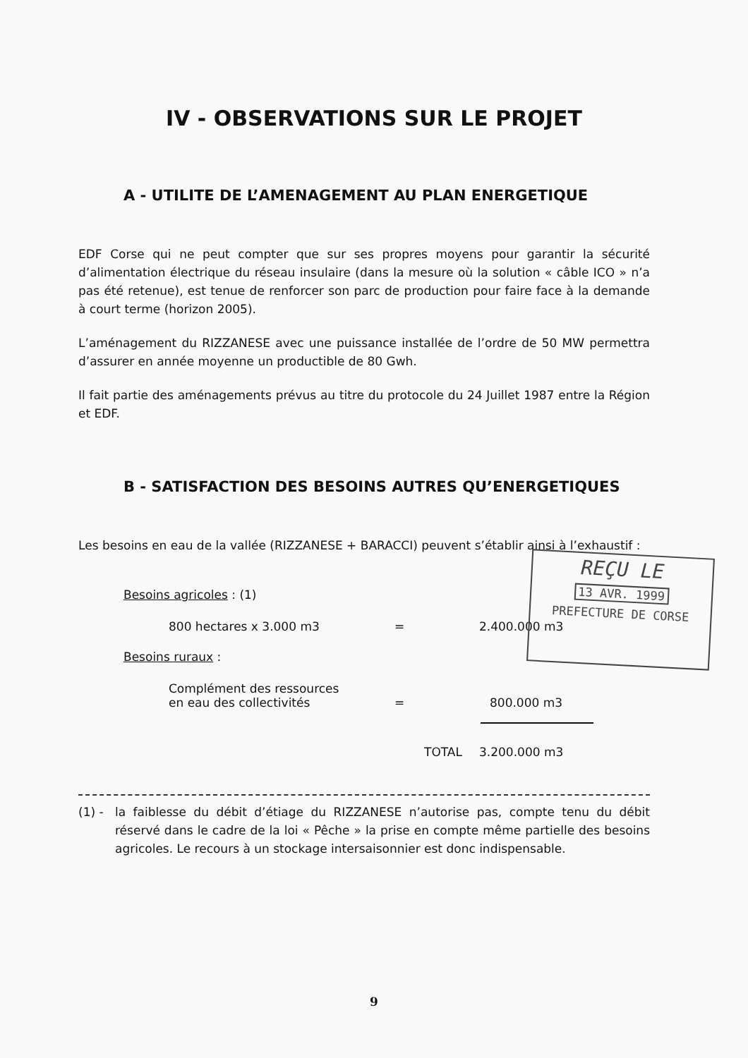IV - OBSERVATIONS SUR LE PROJET
A - UTILITE DE L’AMENAGEMENT AU PLAN ENERGETIQUE
EDF Corse qui ne peut compter que sur ses propres moyens pour garantir la sécurité d’alimentation électrique du réseau insulaire (dans la mesure où la solution « câble ICO » n’a pas été retenue), est tenue de renforcer son parc de production pour faire face à la demande à court terme (horizon 2005).
L’aménagement du RIZZANESE avec une puissance installée de l’ordre de 50 MW permettra d’assurer en année moyenne un productible de 80 Gwh.
Il fait partie des aménagements prévus au titre du protocole du 24 Juillet 1987 entre la Région et EDF.
B - SATISFACTION DES BESOINS AUTRES QU’ENERGETIQUES
Les besoins en eau de la vallée (RIZZANESE + BARACCI) peuvent s’établir ainsi à l’exhaustif :
Besoins agricoles : (1)
800 hectares x 3.000 m3 = 2.400.000 m3
Besoins ruraux :
Complément des ressources
en eau des collectivités = 800.000 m3
TOTAL 3.200.000 m3
(1) - la faiblesse du débit d’étiage du RIZZANESE n’autorise pas, compte tenu du débit réservé dans le cadre de la loi « Pêche » la prise en compte même partielle des besoins agricoles. Le recours à un stockage intersaisonnier est donc indispensable.
REÇU LE
13 AVR. 1999
PREFECTURE DE CORSE
9